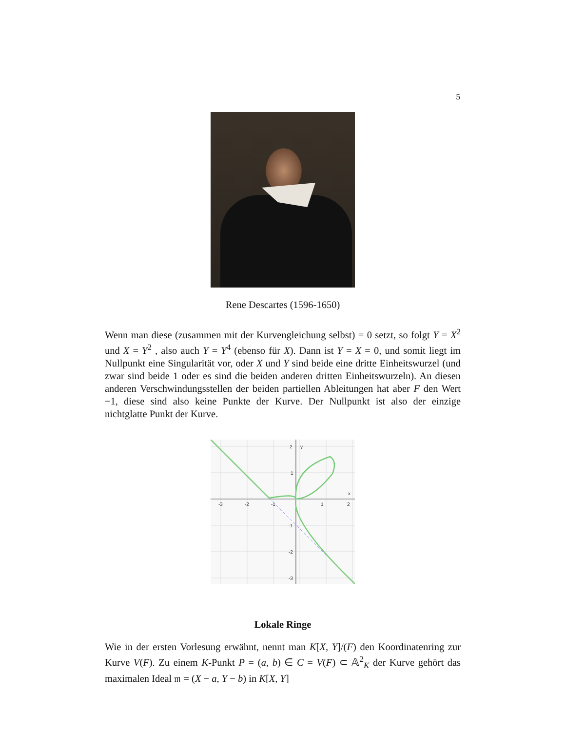5
Rene Descartes (1596-1650)
Wenn man diese (zusammen mit der Kurvengleichung selbst) = 0 setzt, so folgt Y = X<sup>2</sup> und X = Y<sup>2</sup> , also auch Y = Y<sup>4</sup> (ebenso für X). Dann ist Y = X = 0, und somit liegt im Nullpunkt eine Singularität vor, oder X und Y sind beide eine dritte Einheitswurzel (und zwar sind beide 1 oder es sind die beiden anderen dritten Einheitswurzeln). An diesen anderen Verschwindungsstellen der beiden partiellen Ableitungen hat aber F den Wert −1, diese sind also keine Punkte der Kurve. Der Nullpunkt ist also der einzige nichtglatte Punkt der Kurve.
-3
-2
-1
1
2
2
y
1
-1
-2
-3
x
Lokale Ringe
Wie in der ersten Vorlesung erwähnt, nennt man K[X, Y]/(F) den Koordinatenring zur Kurve V(F). Zu einem K-Punkt P = (a, b) ∈ C = V(F) ⊂ 𝔸<sup>2</sup><sub>K</sub> der Kurve gehört das maximalen Ideal 𝔪 = (X − a, Y − b) in K[X, Y]